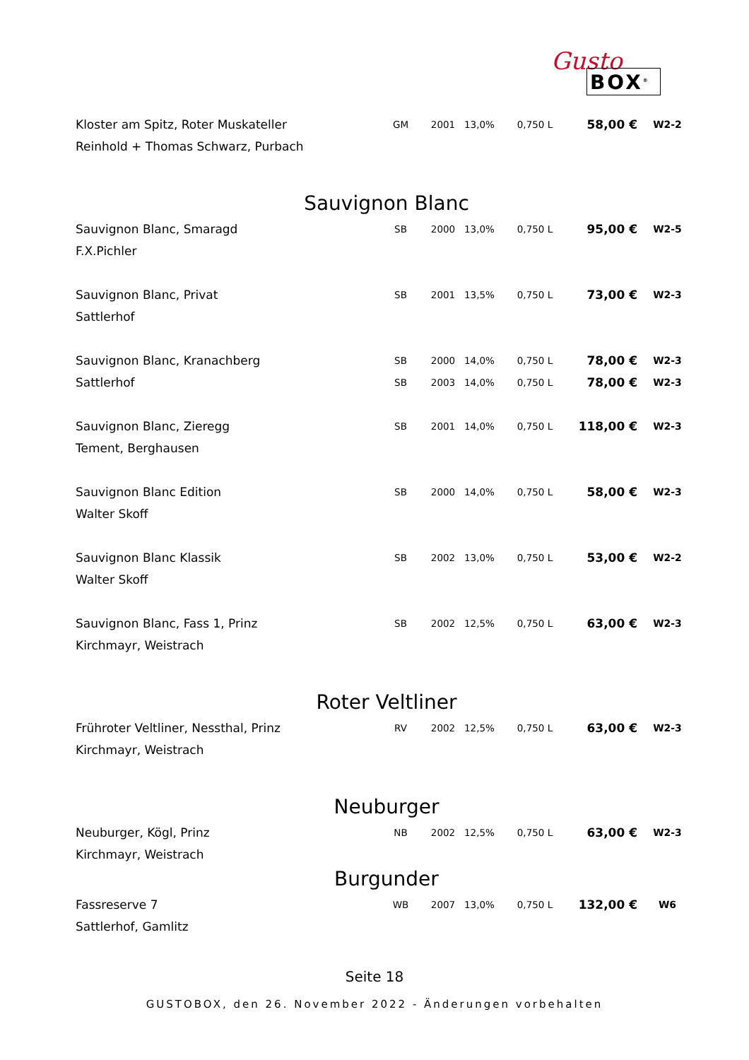Gusto
BOX<sup>®</sup>
| Kloster am Spitz, Roter Muskateller | GM | 2001 | 13,0% | 0,750 L | 58,00 € | W2-2 |
| Reinhold + Thomas Schwarz, Purbach | | | | | | |
Sauvignon Blanc
| Sauvignon Blanc, Smaragd | SB | 2000 | 13,0% | 0,750 L | 95,00 € | W2-5 |
| F.X.Pichler | | | | | | |
| Sauvignon Blanc, Privat | SB | 2001 | 13,5% | 0,750 L | 73,00 € | W2-3 |
| Sattlerhof | | | | | | |
| Sauvignon Blanc, Kranachberg | SB | 2000 | 14,0% | 0,750 L | 78,00 € | W2-3 |
| Sattlerhof | SB | 2003 | 14,0% | 0,750 L | 78,00 € | W2-3 |
| Sauvignon Blanc, Zieregg | SB | 2001 | 14,0% | 0,750 L | 118,00 € | W2-3 |
| Tement, Berghausen | | | | | | |
| Sauvignon Blanc Edition | SB | 2000 | 14,0% | 0,750 L | 58,00 € | W2-3 |
| Walter Skoff | | | | | | |
| Sauvignon Blanc Klassik | SB | 2002 | 13,0% | 0,750 L | 53,00 € | W2-2 |
| Walter Skoff | | | | | | |
| Sauvignon Blanc, Fass 1, Prinz | SB | 2002 | 12,5% | 0,750 L | 63,00 € | W2-3 |
| Kirchmayr, Weistrach | | | | | | |
Roter Veltliner
| Frühroter Veltliner, Nessthal, Prinz | RV | 2002 | 12,5% | 0,750 L | 63,00 € | W2-3 |
| Kirchmayr, Weistrach | | | | | | |
Neuburger
| Neuburger, Kögl, Prinz | NB | 2002 | 12,5% | 0,750 L | 63,00 € | W2-3 |
| Kirchmayr, Weistrach | | | | | | |
Burgunder
| Fassreserve 7 | WB | 2007 | 13,0% | 0,750 L | 132,00 € | W6 |
| Sattlerhof, Gamlitz | | | | | | |
Seite 18
GUSTOBOX, den 26. November 2022 - Änderungen vorbehalten